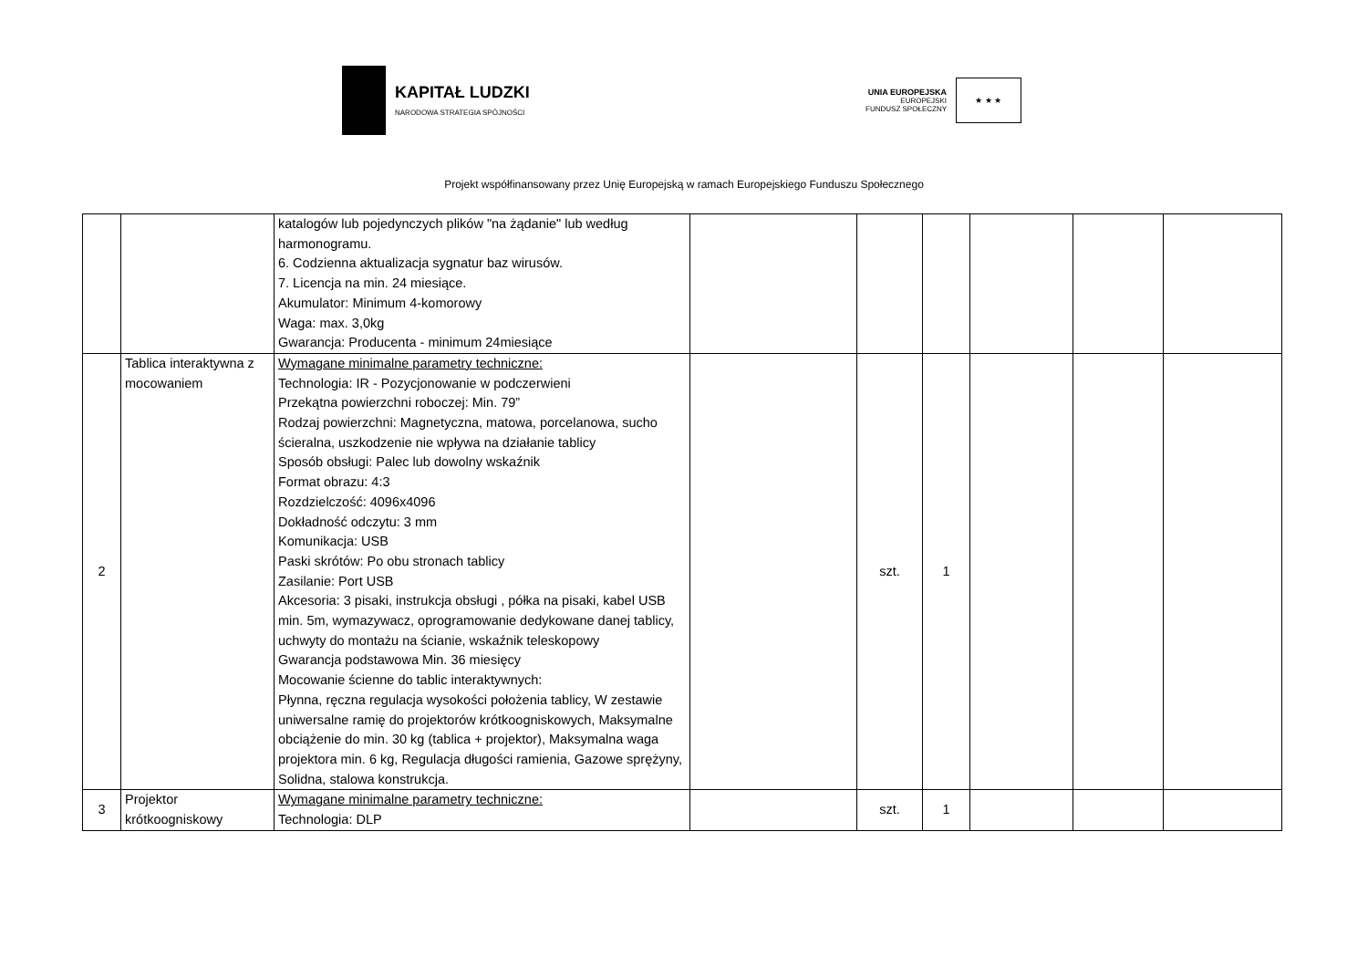KAPITAŁ LUDZKI
NARODOWA STRATEGIA SPÓJNOŚCI
UNIA EUROPEJSKA
EUROPEJSKI
FUNDUSZ SPOŁECZNY
★ ★ ★
Projekt współfinansowany przez Unię Europejską w ramach Europejskiego Funduszu Społecznego
| | | katalogów lub pojedynczych plików "na żądanie" lub według harmonogramu. 6. Codzienna aktualizacja sygnatur baz wirusów. 7. Licencja na min. 24 miesiące. Akumulator: Minimum 4-komorowy Waga: max. 3,0kg Gwarancja: Producenta - minimum 24miesiące | | | | | | |
| 2 | Tablica interaktywna z mocowaniem | Wymagane minimalne parametry techniczne: Technologia: IR - Pozycjonowanie w podczerwieni Przekątna powierzchni roboczej: Min. 79” Rodzaj powierzchni: Magnetyczna, matowa, porcelanowa, sucho ścieralna, uszkodzenie nie wpływa na działanie tablicy Sposób obsługi: Palec lub dowolny wskaźnik Format obrazu: 4:3 Rozdzielczość: 4096x4096 Dokładność odczytu: 3 mm Komunikacja: USB Paski skrótów: Po obu stronach tablicy Zasilanie: Port USB Akcesoria: 3 pisaki, instrukcja obsługi , półka na pisaki, kabel USB min. 5m, wymazywacz, oprogramowanie dedykowane danej tablicy, uchwyty do montażu na ścianie, wskaźnik teleskopowy Gwarancja podstawowa Min. 36 miesięcy Mocowanie ścienne do tablic interaktywnych: Płynna, ręczna regulacja wysokości położenia tablicy, W zestawie uniwersalne ramię do projektorów krótkoogniskowych, Maksymalne obciążenie do min. 30 kg (tablica + projektor), Maksymalna waga projektora min. 6 kg, Regulacja długości ramienia, Gazowe sprężyny, Solidna, stalowa konstrukcja. | | szt. | 1 | | | |
| 3 | Projektor krótkoogniskowy | Wymagane minimalne parametry techniczne: Technologia: DLP | | szt. | 1 | | | |